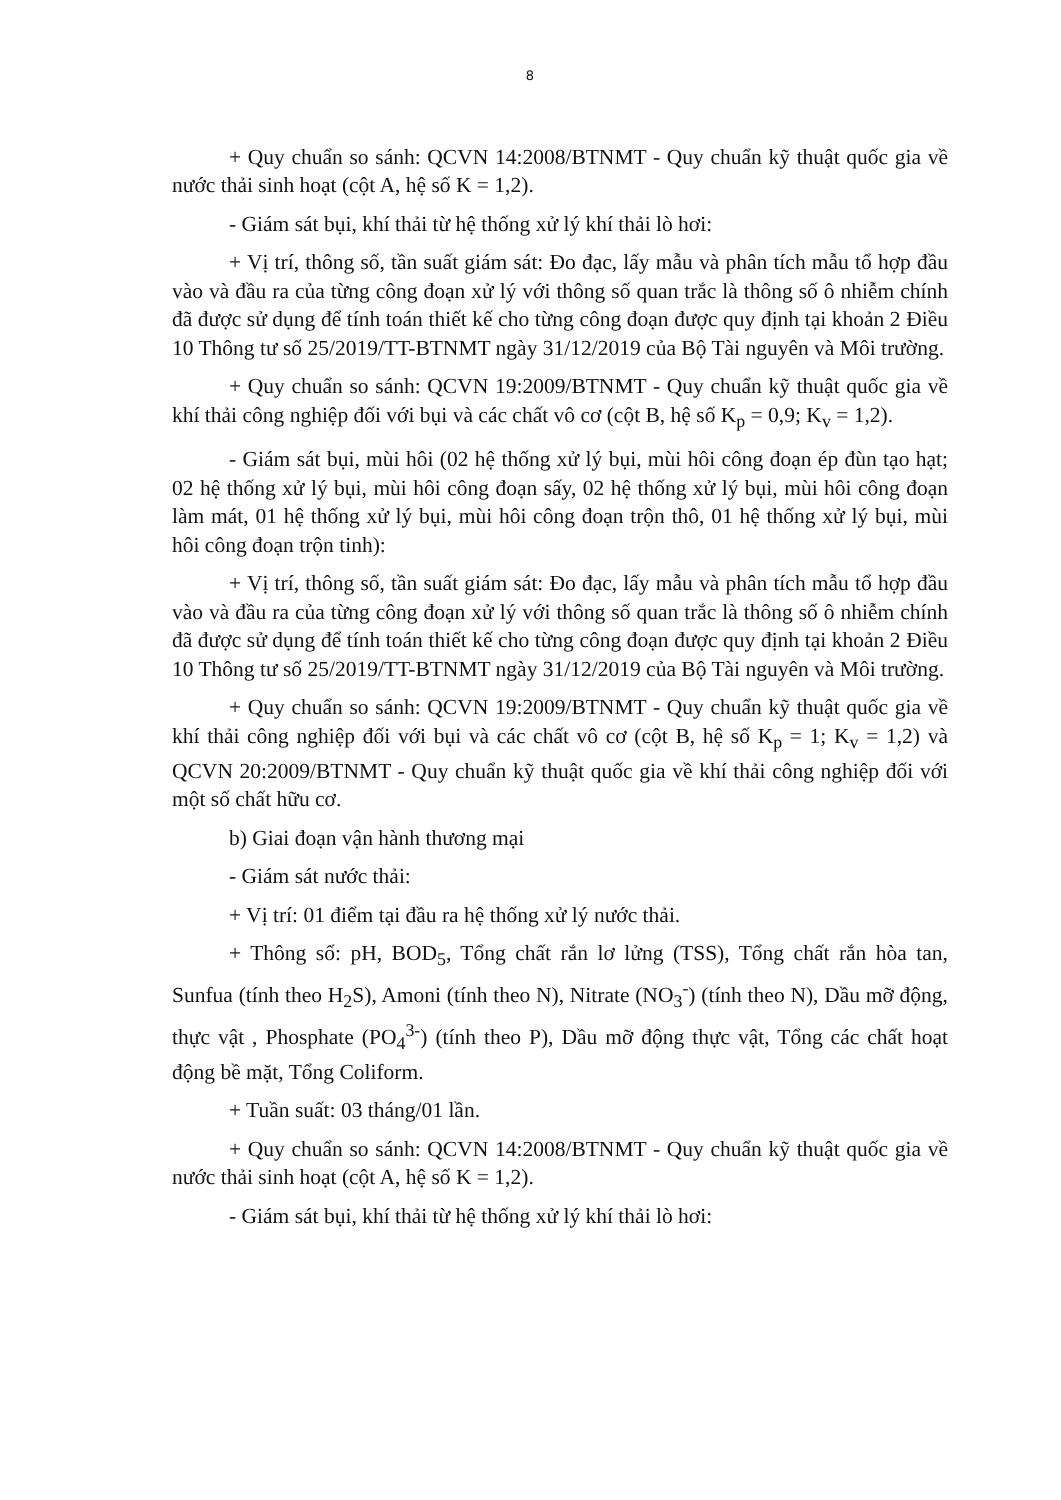8
+ Quy chuẩn so sánh: QCVN 14:2008/BTNMT - Quy chuẩn kỹ thuật quốc gia về nước thải sinh hoạt (cột A, hệ số K = 1,2).
- Giám sát bụi, khí thải từ hệ thống xử lý khí thải lò hơi:
+ Vị trí, thông số, tần suất giám sát: Đo đạc, lấy mẫu và phân tích mẫu tổ hợp đầu vào và đầu ra của từng công đoạn xử lý với thông số quan trắc là thông số ô nhiễm chính đã được sử dụng để tính toán thiết kế cho từng công đoạn được quy định tại khoản 2 Điều 10 Thông tư số 25/2019/TT-BTNMT ngày 31/12/2019 của Bộ Tài nguyên và Môi trường.
+ Quy chuẩn so sánh: QCVN 19:2009/BTNMT - Quy chuẩn kỹ thuật quốc gia về khí thải công nghiệp đối với bụi và các chất vô cơ (cột B, hệ số K<sub>p</sub> = 0,9; K<sub>v</sub> = 1,2).
- Giám sát bụi, mùi hôi (02 hệ thống xử lý bụi, mùi hôi công đoạn ép đùn tạo hạt; 02 hệ thống xử lý bụi, mùi hôi công đoạn sấy, 02 hệ thống xử lý bụi, mùi hôi công đoạn làm mát, 01 hệ thống xử lý bụi, mùi hôi công đoạn trộn thô, 01 hệ thống xử lý bụi, mùi hôi công đoạn trộn tinh):
+ Vị trí, thông số, tần suất giám sát: Đo đạc, lấy mẫu và phân tích mẫu tổ hợp đầu vào và đầu ra của từng công đoạn xử lý với thông số quan trắc là thông số ô nhiễm chính đã được sử dụng để tính toán thiết kế cho từng công đoạn được quy định tại khoản 2 Điều 10 Thông tư số 25/2019/TT-BTNMT ngày 31/12/2019 của Bộ Tài nguyên và Môi trường.
+ Quy chuẩn so sánh: QCVN 19:2009/BTNMT - Quy chuẩn kỹ thuật quốc gia về khí thải công nghiệp đối với bụi và các chất vô cơ (cột B, hệ số K<sub>p</sub> = 1; K<sub>v</sub> = 1,2) và QCVN 20:2009/BTNMT - Quy chuẩn kỹ thuật quốc gia về khí thải công nghiệp đối với một số chất hữu cơ.
b) Giai đoạn vận hành thương mại
- Giám sát nước thải:
+ Vị trí: 01 điểm tại đầu ra hệ thống xử lý nước thải.
+ Thông số: pH, BOD<sub>5</sub>, Tổng chất rắn lơ lửng (TSS), Tổng chất rắn hòa tan, Sunfua (tính theo H<sub>2</sub>S), Amoni (tính theo N), Nitrate (NO<sub>3</sub><sup>-</sup>) (tính theo N), Dầu mỡ động, thực vật , Phosphate (PO<sub>4</sub><sup>3-</sup>) (tính theo P), Dầu mỡ động thực vật, Tổng các chất hoạt động bề mặt, Tổng Coliform.
+ Tuần suất: 03 tháng/01 lần.
+ Quy chuẩn so sánh: QCVN 14:2008/BTNMT - Quy chuẩn kỹ thuật quốc gia về nước thải sinh hoạt (cột A, hệ số K = 1,2).
- Giám sát bụi, khí thải từ hệ thống xử lý khí thải lò hơi: